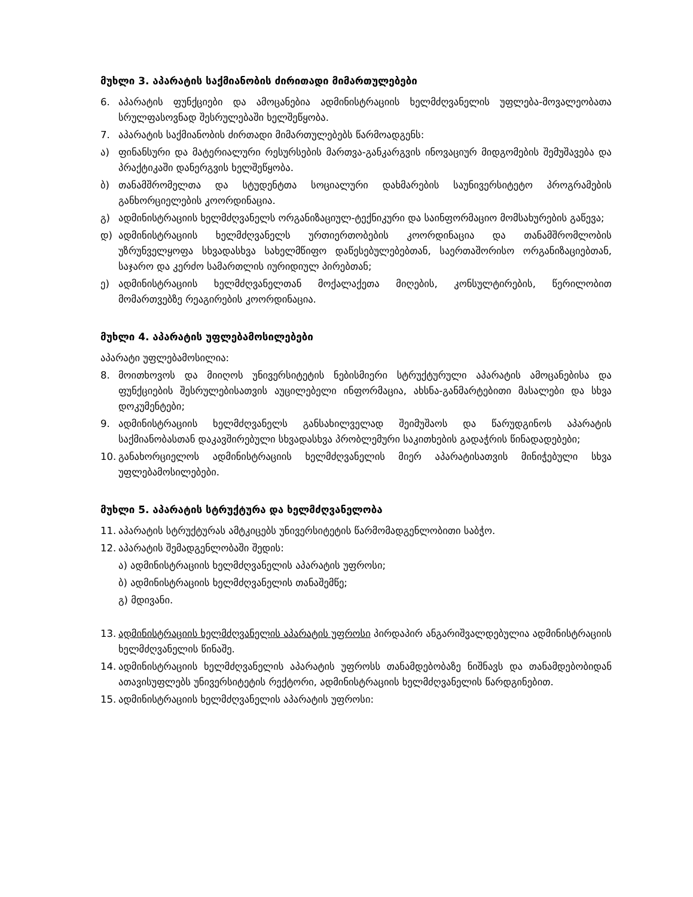მუხლი 3. აპარატის საქმიანობის ძირითადი მიმართულებები
6. აპარატის ფუნქციები და ამოცანებია ადმინისტრაციის ხელმძღვანელის უფლება-მოვალეობათა სრულფასოვნად შესრულებაში ხელშეწყობა.
7. აპარატის საქმიანობის ძირთადი მიმართულებებს წარმოადგენს:
ა) ფინანსური და მატერიალური რესურსების მართვა-განკარგვის ინოვაციურ მიდგომების შემუშავება და პრაქტიკაში დანერგვის ხელშეწყობა.
ბ) თანამშრომელთა და სტუდენტთა სოციალური დახმარების საუნივერსიტეტო პროგრამების განხორციელების კოორდინაცია.
გ) ადმინისტრაციის ხელმძღვანელს ორგანიზაციულ-ტექნიკური და საინფორმაციო მომსახურების გაწევა;
დ) ადმინისტრაციის ხელმძღვანელს ურთიერთობების კოორდინაცია და თანამშრომლობის უზრუნველყოფა სხვადასხვა სახელმწიფო დაწესებულებებთან, საერთაშორისო ორგანიზაციებთან, საჯარო და კერძო სამართლის იურიდიულ პირებთან;
ე) ადმინისტრაციის ხელმძღვანელთან მოქალაქეთა მიღების, კონსულტირების, წერილობით მომართვებზე რეაგირების კოორდინაცია.
მუხლი 4. აპარატის უფლებამოსილებები
აპარატი უფლებამოსილია:
8. მოითხოვოს და მიიღოს უნივერსიტეტის ნებისმიერი სტრუქტურული აპარატის ამოცანებისა და ფუნქციების შესრულებისათვის აუცილებელი ინფორმაცია, ახსნა-განმარტებითი მასალები და სხვა დოკუმენტები;
9. ადმინისტრაციის ხელმძღვანელს განსახილველად შეიმუშაოს და წარუდგინოს აპარატის საქმიანობასთან დაკავშირებული სხვადასხვა პრობლემური საკითხების გადაჭრის წინადადებები;
10. განახორციელოს ადმინისტრაციის ხელმძღვანელის მიერ აპარატისათვის მინიჭებული სხვა უფლებამოსილებები.
მუხლი 5. აპარატის სტრუქტურა და ხელმძღვანელობა
11. აპარატის სტრუქტურას ამტკიცებს უნივერსიტეტის წარმომადგენლობითი საბჭო.
12. აპარატის შემადგენლობაში შედის:
ა) ადმინისტრაციის ხელმძღვანელის აპარატის უფროსი;
ბ) ადმინისტრაციის ხელმძღვანელის თანაშემწე;
გ) მდივანი.
13. ადმინისტრაციის ხელმძღვანელის აპარატის უფროსი პირდაპირ ანგარიშვალდებულია ადმინისტრაციის ხელმძღვანელის წინაშე.
14. ადმინისტრაციის ხელმძღვანელის აპარატის უფროსს თანამდებობაზე ნიშნავს და თანამდებობიდან ათავისუფლებს უნივერსიტეტის რექტორი, ადმინისტრაციის ხელმძღვანელის წარდგინებით.
15. ადმინისტრაციის ხელმძღვანელის აპარატის უფროსი: